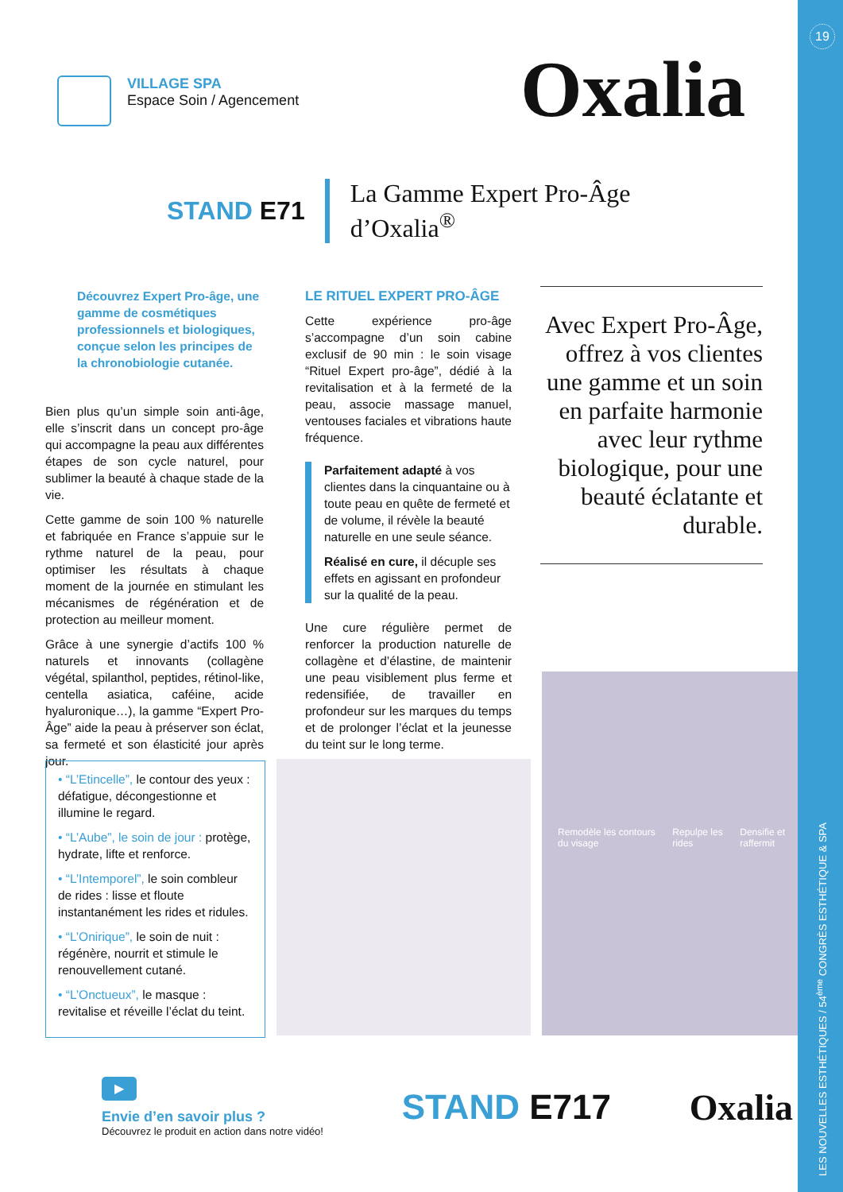19
LES NOUVELLES ESTHÉTIQUES / 54<sup>ème</sup> CONGRÈS ESTHÉTIQUE & SPA
VILLAGE SPA
Espace Soin / Agencement
Oxalia
STAND E71
La Gamme Expert Pro-Âge
d’Oxalia<sup>®</sup>
Découvrez Expert Pro-âge, une gamme de cosmétiques professionnels et biologiques, conçue selon les principes de la chronobiologie cutanée.
Bien plus qu’un simple soin anti-âge, elle s’inscrit dans un concept pro-âge qui accompagne la peau aux différentes étapes de son cycle naturel, pour sublimer la beauté à chaque stade de la vie.
Cette gamme de soin 100 % naturelle et fabriquée en France s’appuie sur le rythme naturel de la peau, pour optimiser les résultats à chaque moment de la journée en stimulant les mécanismes de régénération et de protection au meilleur moment.
Grâce à une synergie d’actifs 100 % naturels et innovants (collagène végétal, spilanthol, peptides, rétinol-like, centella asiatica, caféine, acide hyaluronique…), la gamme “Expert Pro-Âge” aide la peau à préserver son éclat, sa fermeté et son élasticité jour après jour.
LE RITUEL EXPERT PRO-ÂGE
Cette expérience pro-âge s’accompagne d’un soin cabine exclusif de 90 min : le soin visage “Rituel Expert pro-âge”, dédié à la revitalisation et à la fermeté de la peau, associe massage manuel, ventouses faciales et vibrations haute fréquence.
Parfaitement adapté à vos clientes dans la cinquantaine ou à toute peau en quête de fermeté et de volume, il révèle la beauté naturelle en une seule séance.
Réalisé en cure, il décuple ses effets en agissant en profondeur sur la qualité de la peau.
Une cure régulière permet de renforcer la production naturelle de collagène et d’élastine, de maintenir une peau visiblement plus ferme et redensifiée, de travailler en profondeur sur les marques du temps et de prolonger l’éclat et la jeunesse du teint sur le long terme.
Avec Expert Pro-Âge, offrez à vos clientes une gamme et un soin en parfaite harmonie avec leur rythme biologique, pour une beauté éclatante et durable.
• “L’Etincelle”, le contour des yeux : défatigue, décongestionne et illumine le regard.
• “L’Aube”, le soin de jour : protège, hydrate, lifte et renforce.
• “L’Intemporel”, le soin combleur de rides : lisse et floute instantanément les rides et ridules.
• “L’Onirique”, le soin de nuit : régénère, nourrit et stimule le renouvellement cutané.
• “L’Onctueux”, le masque : revitalise et réveille l’éclat du teint.
Remodèle les contours du visage Repulpe les rides Densifie et raffermit
▶
Envie d’en savoir plus ?
Découvrez le produit en action dans notre vidéo!
STAND E717 Oxalia